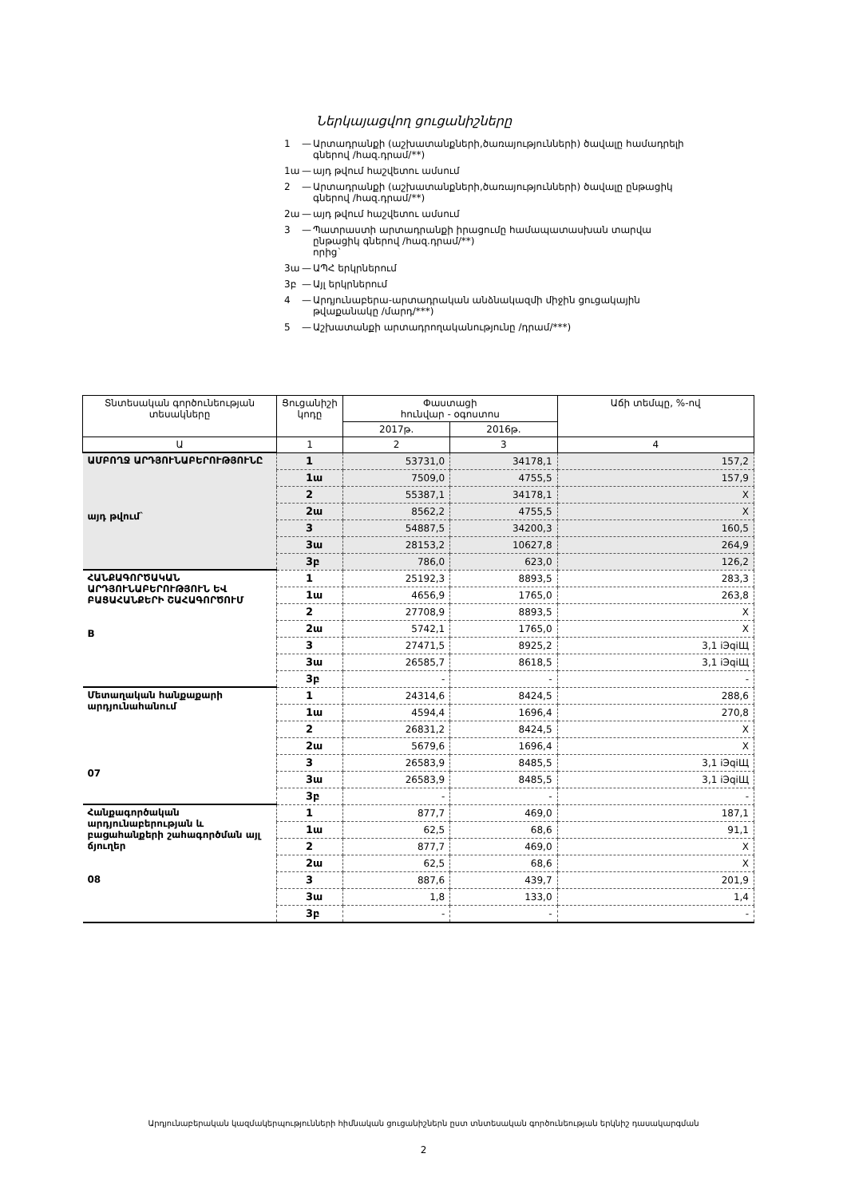Ներկայացվող ցուցանիշները
1 — Արտադրանքի (աշխատանքների,ծառայությունների) ծավալը համադրելի գներով /հազ.դրամ/**)
1ա — այդ թվում հաշվետու ամսում
2 — Արտադրանքի (աշխատանքների,ծառայությունների) ծավալը ընթացիկ գներով /հազ.դրամ/**)
2ա — այդ թվում հաշվետու ամսում
3 — Պատրաստի արտադրանքի իրացումը համապատասխան տարվա ընթացիկ գներով /հազ.դրամ/**)
որից`
3ա — ԱՊՀ երկրներում
3բ — Այլ երկրներում
4 — Արդյունաբերա-արտադրական անձնակազմի միջին ցուցակային թվաքանակը /մարդ/***)
5 — Աշխատանքի արտադրողականությունը /դրամ/***)
| Տնտեսական գործունեության տեսակները | Ցուցանիշի կոդը | Փաստացի հունվար - օգոստոս | | Աճի տեմպը, %-ով |
| --- | --- | --- | --- | --- |
| | | 2017թ. | 2016թ. | |
| Ա | 1 | 2 | 3 | 4 |
| ԱՄԲՈՂՋ ԱՐԴՅՈՒՆԱԲԵՐՈՒԹՅՈՒՆԸ այդ թվում` | 1 | 53731,0 | 34178,1 | 157,2 |
| | 1ա | 7509,0 | 4755,5 | 157,9 |
| | 2 | 55387,1 | 34178,1 | X |
| | 2ա | 8562,2 | 4755,5 | X |
| | 3 | 54887,5 | 34200,3 | 160,5 |
| | 3ա | 28153,2 | 10627,8 | 264,9 |
| | 3բ | 786,0 | 623,0 | 126,2 |
| ՀԱՆՔԱԳՈՐԾԱԿԱՆ ԱՐԴՅՈՒՆԱԲԵՐՈՒԹՅՈՒՆ ԵՎ ԲԱՑԱՀԱՆՔԵՐԻ ՇԱՀԱԳՈՐԾՈՒՄ B | 1 | 25192,3 | 8893,5 | 283,3 |
| | 1ա | 4656,9 | 1765,0 | 263,8 |
| | 2 | 27708,9 | 8893,5 | X |
| | 2ա | 5742,1 | 1765,0 | X |
| | 3 | 27471,5 | 8925,2 | 3,1 iЭqiЩ |
| | 3ա | 26585,7 | 8618,5 | 3,1 iЭqiЩ |
| | 3բ | - | - | - |
| Մետաղական հանքաքարի արդյունահանում 07 | 1 | 24314,6 | 8424,5 | 288,6 |
| | 1ա | 4594,4 | 1696,4 | 270,8 |
| | 2 | 26831,2 | 8424,5 | X |
| | 2ա | 5679,6 | 1696,4 | X |
| | 3 | 26583,9 | 8485,5 | 3,1 iЭqiЩ |
| | 3ա | 26583,9 | 8485,5 | 3,1 iЭqiЩ |
| | 3բ | - | - | - |
| Հանքագործական արդյունաբերության և բացահանքերի շահագործման այլ ճյուղեր 08 | 1 | 877,7 | 469,0 | 187,1 |
| | 1ա | 62,5 | 68,6 | 91,1 |
| | 2 | 877,7 | 469,0 | X |
| | 2ա | 62,5 | 68,6 | X |
| | 3 | 887,6 | 439,7 | 201,9 |
| | 3ա | 1,8 | 133,0 | 1,4 |
| | 3բ | - | - | - |
Արդյունաբերական կազմակերպությունների հիմնական ցուցանիշներն ըստ տնտեսական գործունեության երկնիշ դասակարգման
2